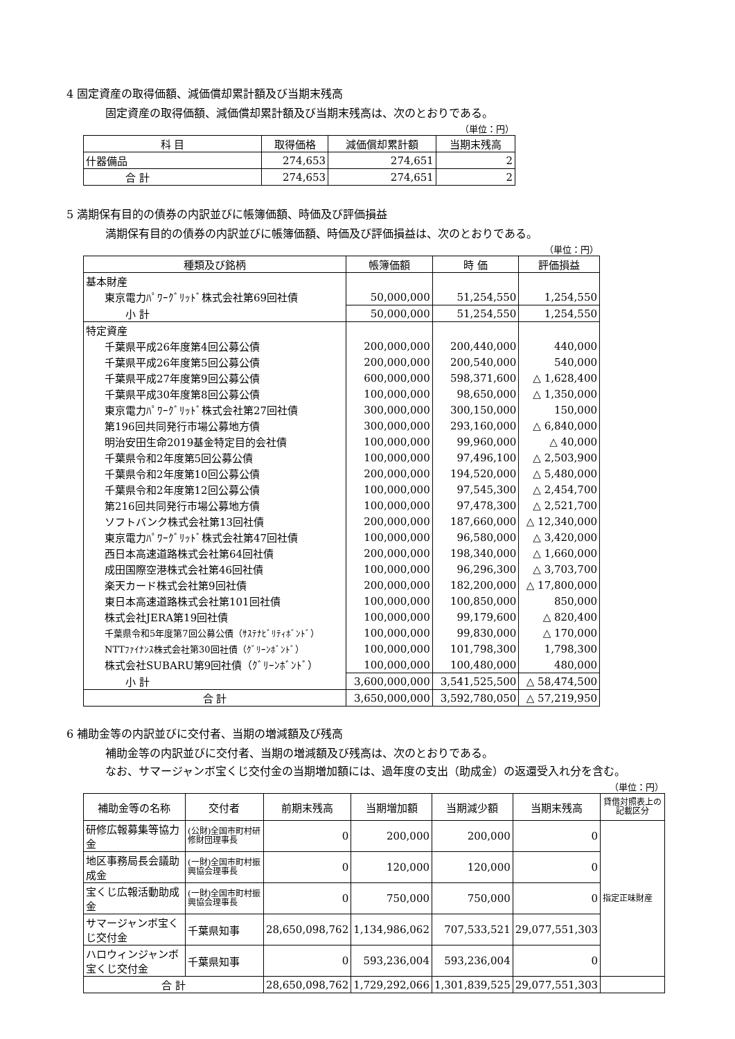4 固定資産の取得価額、減価償却累計額及び当期末残高
固定資産の取得価額、減価償却累計額及び当期末残高は、次のとおりである。
（単位：円）
| 科 目 | 取得価格 | 減価償却累計額 | 当期末残高 |
| --- | --- | --- | --- |
| 什器備品 | 274,653 | 274,651 | 2 |
| 合 計 | 274,653 | 274,651 | 2 |
5 満期保有目的の債券の内訳並びに帳簿価額、時価及び評価損益
満期保有目的の債券の内訳並びに帳簿価額、時価及び評価損益は、次のとおりである。
（単位：円）
| 種類及び銘柄 | 帳簿価額 | 時 価 | 評価損益 |
| --- | --- | --- | --- |
| 基本財産 | | | |
| 東京電力ﾊﾟﾜｰｸﾞﾘｯﾄﾞ株式会社第69回社債 | 50,000,000 | 51,254,550 | 1,254,550 |
| 小 計 | 50,000,000 | 51,254,550 | 1,254,550 |
| 特定資産 | | | |
| 千葉県平成26年度第4回公募公債 | 200,000,000 | 200,440,000 | 440,000 |
| 千葉県平成26年度第5回公募公債 | 200,000,000 | 200,540,000 | 540,000 |
| 千葉県平成27年度第9回公募公債 | 600,000,000 | 598,371,600 | △ 1,628,400 |
| 千葉県平成30年度第8回公募公債 | 100,000,000 | 98,650,000 | △ 1,350,000 |
| 東京電力ﾊﾟﾜｰｸﾞﾘｯﾄﾞ株式会社第27回社債 | 300,000,000 | 300,150,000 | 150,000 |
| 第196回共同発行市場公募地方債 | 300,000,000 | 293,160,000 | △ 6,840,000 |
| 明治安田生命2019基金特定目的会社債 | 100,000,000 | 99,960,000 | △ 40,000 |
| 千葉県令和2年度第5回公募公債 | 100,000,000 | 97,496,100 | △ 2,503,900 |
| 千葉県令和2年度第10回公募公債 | 200,000,000 | 194,520,000 | △ 5,480,000 |
| 千葉県令和2年度第12回公募公債 | 100,000,000 | 97,545,300 | △ 2,454,700 |
| 第216回共同発行市場公募地方債 | 100,000,000 | 97,478,300 | △ 2,521,700 |
| ソフトバンク株式会社第13回社債 | 200,000,000 | 187,660,000 | △ 12,340,000 |
| 東京電力ﾊﾟﾜｰｸﾞﾘｯﾄﾞ株式会社第47回社債 | 100,000,000 | 96,580,000 | △ 3,420,000 |
| 西日本高速道路株式会社第64回社債 | 200,000,000 | 198,340,000 | △ 1,660,000 |
| 成田国際空港株式会社第46回社債 | 100,000,000 | 96,296,300 | △ 3,703,700 |
| 楽天カード株式会社第9回社債 | 200,000,000 | 182,200,000 | △ 17,800,000 |
| 東日本高速道路株式会社第101回社債 | 100,000,000 | 100,850,000 | 850,000 |
| 株式会社JERA第19回社債 | 100,000,000 | 99,179,600 | △ 820,400 |
| 千葉県令和5年度第7回公募公債（ｻｽﾃﾅﾋﾞﾘﾃｨﾎﾞﾝﾄﾞ） | 100,000,000 | 99,830,000 | △ 170,000 |
| NTTﾌｧｲﾅﾝｽ株式会社第30回社債（ｸﾞﾘｰﾝﾎﾞﾝﾄﾞ） | 100,000,000 | 101,798,300 | 1,798,300 |
| 株式会社SUBARU第9回社債（ｸﾞﾘｰﾝﾎﾞﾝﾄﾞ） | 100,000,000 | 100,480,000 | 480,000 |
| 小 計 | 3,600,000,000 | 3,541,525,500 | △ 58,474,500 |
| 合 計 | 3,650,000,000 | 3,592,780,050 | △ 57,219,950 |
6 補助金等の内訳並びに交付者、当期の増減額及び残高
補助金等の内訳並びに交付者、当期の増減額及び残高は、次のとおりである。
なお、サマージャンボ宝くじ交付金の当期増加額には、過年度の支出（助成金）の返還受入れ分を含む。
（単位：円）
| 補助金等の名称 | 交付者 | 前期末残高 | 当期増加額 | 当期減少額 | 当期末残高 | 貸借対照表上の記載区分 |
| --- | --- | --- | --- | --- | --- | --- |
| 研修広報募集等協力金 | (公財)全国市町村研修財団理事長 | 0 | 200,000 | 200,000 | 0 | 指定正味財産 |
| 地区事務局長会議助成金 | (一財)全国市町村振興協会理事長 | 0 | 120,000 | 120,000 | 0 | |
| 宝くじ広報活動助成金 | (一財)全国市町村振興協会理事長 | 0 | 750,000 | 750,000 | 0 | |
| サマージャンボ宝くじ交付金 | 千葉県知事 | 28,650,098,762 | 1,134,986,062 | 707,533,521 | 29,077,551,303 | |
| ハロウィンジャンボ宝くじ交付金 | 千葉県知事 | 0 | 593,236,004 | 593,236,004 | 0 | |
| 合 計 | | 28,650,098,762 | 1,729,292,066 | 1,301,839,525 | 29,077,551,303 | |